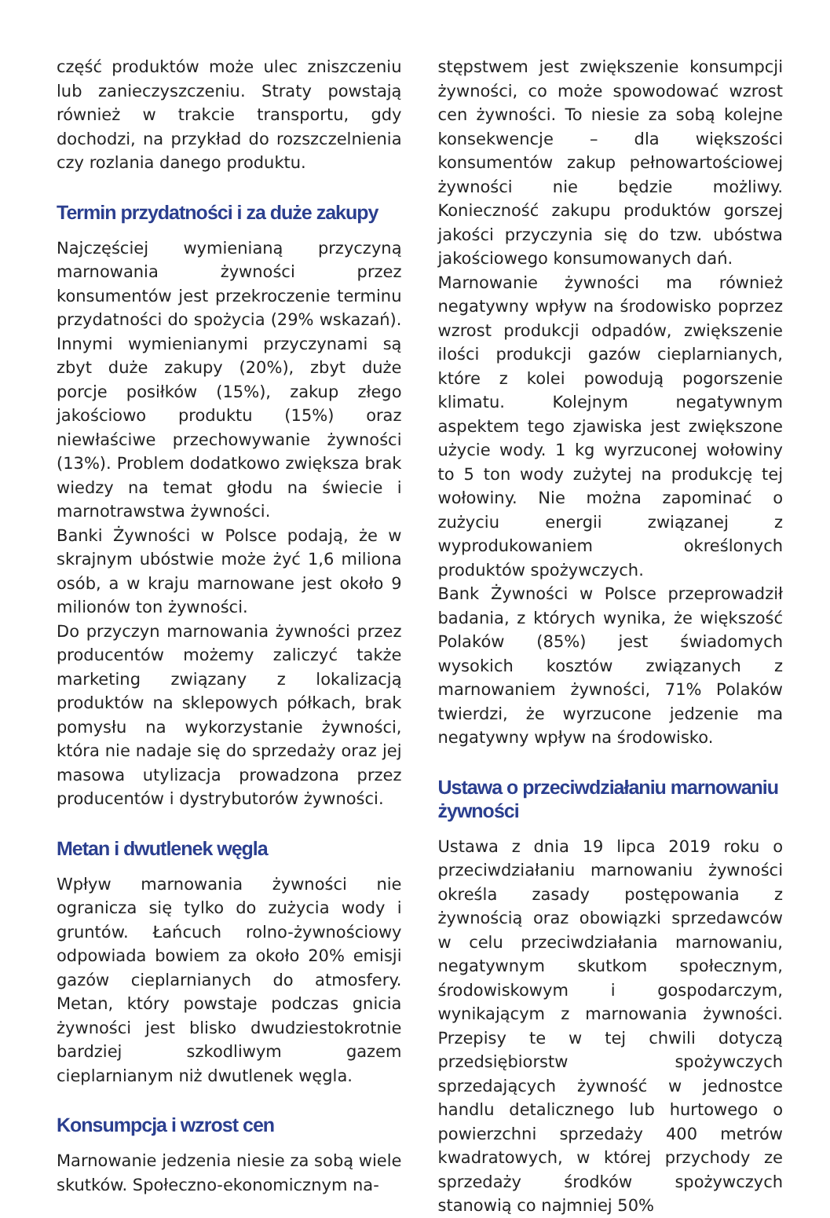część produktów może ulec zniszczeniu lub zanieczyszczeniu. Straty powstają również w trakcie transportu, gdy dochodzi, na przykład do rozszczelnienia czy rozlania danego produktu.
Termin przydatności i za duże zakupy
Najczęściej wymienianą przyczyną marnowania żywności przez konsumentów jest przekroczenie terminu przydatności do spożycia (29% wskazań). Innymi wymienianymi przyczynami są zbyt duże zakupy (20%), zbyt duże porcje posiłków (15%), zakup złego jakościowo produktu (15%) oraz niewłaściwe przechowywanie żywności (13%). Problem dodatkowo zwiększa brak wiedzy na temat głodu na świecie i marnotrawstwa żywności.
Banki Żywności w Polsce podają, że w skrajnym ubóstwie może żyć 1,6 miliona osób, a w kraju marnowane jest około 9 milionów ton żywności.
Do przyczyn marnowania żywności przez producentów możemy zaliczyć także marketing związany z lokalizacją produktów na sklepowych półkach, brak pomysłu na wykorzystanie żywności, która nie nadaje się do sprzedaży oraz jej masowa utylizacja prowadzona przez producentów i dystrybutorów żywności.
Metan i dwutlenek węgla
Wpływ marnowania żywności nie ogranicza się tylko do zużycia wody i gruntów. Łańcuch rolno-żywnościowy odpowiada bowiem za około 20% emisji gazów cieplarnianych do atmosfery. Metan, który powstaje podczas gnicia żywności jest blisko dwudziestokrotnie bardziej szkodliwym gazem cieplarnianym niż dwutlenek węgla.
Konsumpcja i wzrost cen
Marnowanie jedzenia niesie za sobą wiele skutków. Społeczno-ekonomicznym na-
stępstwem jest zwiększenie konsumpcji żywności, co może spowodować wzrost cen żywności. To niesie za sobą kolejne konsekwencje – dla większości konsumentów zakup pełnowartościowej żywności nie będzie możliwy. Konieczność zakupu produktów gorszej jakości przyczynia się do tzw. ubóstwa jakościowego konsumowanych dań.
Marnowanie żywności ma również negatywny wpływ na środowisko poprzez wzrost produkcji odpadów, zwiększenie ilości produkcji gazów cieplarnianych, które z kolei powodują pogorszenie klimatu. Kolejnym negatywnym aspektem tego zjawiska jest zwiększone użycie wody. 1 kg wyrzuconej wołowiny to 5 ton wody zużytej na produkcję tej wołowiny. Nie można zapominać o zużyciu energii związanej z wyprodukowaniem określonych produktów spożywczych.
Bank Żywności w Polsce przeprowadził badania, z których wynika, że większość Polaków (85%) jest świadomych wysokich kosztów związanych z marnowaniem żywności, 71% Polaków twierdzi, że wyrzucone jedzenie ma negatywny wpływ na środowisko.
Ustawa o przeciwdziałaniu marnowaniu żywności
Ustawa z dnia 19 lipca 2019 roku o przeciwdziałaniu marnowaniu żywności określa zasady postępowania z żywnością oraz obowiązki sprzedawców w celu przeciwdziałania marnowaniu, negatywnym skutkom społecznym, środowiskowym i gospodarczym, wynikającym z marnowania żywności. Przepisy te w tej chwili dotyczą przedsiębiorstw spożywczych sprzedających żywność w jednostce handlu detalicznego lub hurtowego o powierzchni sprzedaży 400 metrów kwadratowych, w której przychody ze sprzedaży środków spożywczych stanowią co najmniej 50%